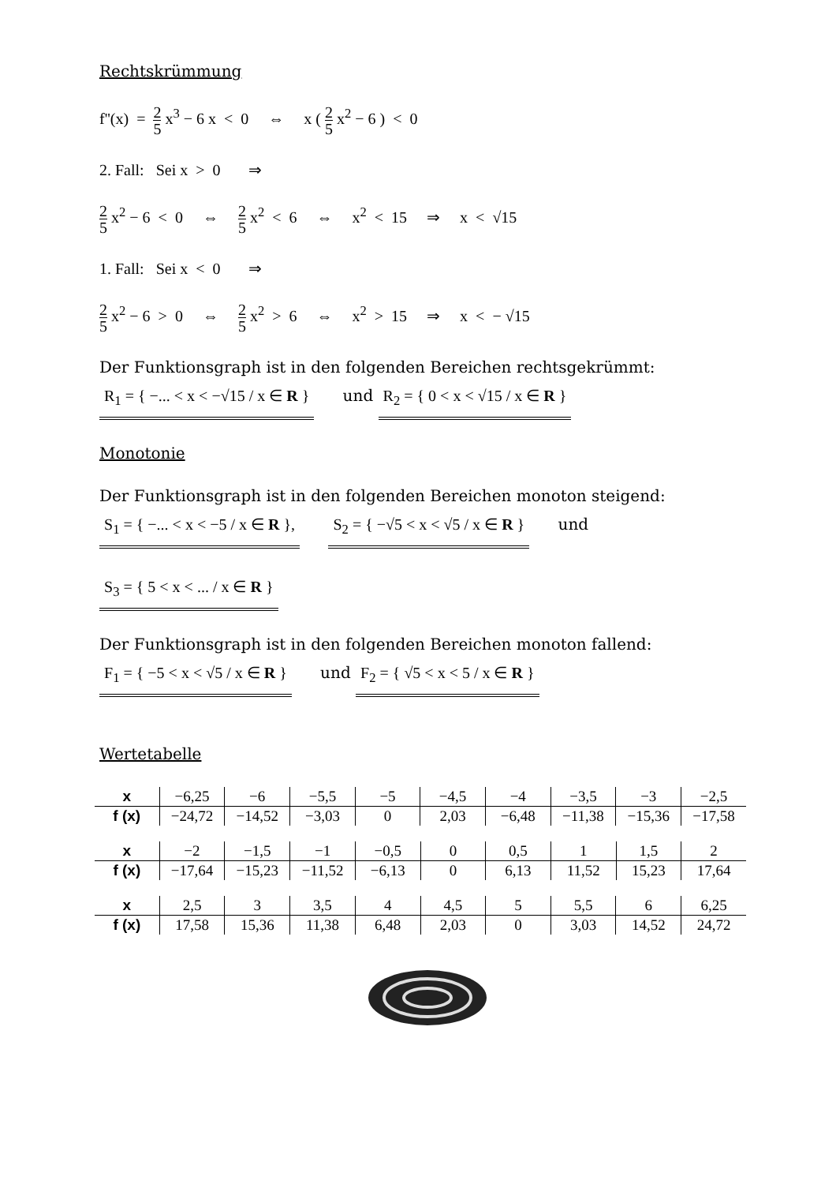Rechtskrümmung
f''(x) = 2 5 x<sup>3</sup> − 6 x < 0 ⇔ x ( 2 5 x<sup>2</sup> − 6 ) < 0
2. Fall: Sei x > 0 ⇒
2 5 x<sup>2</sup> − 6 < 0 ⇔ 2 5 x<sup>2</sup> < 6 ⇔ x<sup>2</sup> < 15 ⇒ x < √15
1. Fall: Sei x < 0 ⇒
2 5 x<sup>2</sup> − 6 > 0 ⇔ 2 5 x<sup>2</sup> > 6 ⇔ x<sup>2</sup> > 15 ⇒ x < − √15
Der Funktionsgraph ist in den folgenden Bereichen rechtsgekrümmt:
R<sub>1</sub> = { −... < x < −√15 / x ∈ R } und R<sub>2</sub> = { 0 < x < √15 / x ∈ R }
Monotonie
Der Funktionsgraph ist in den folgenden Bereichen monoton steigend:
S<sub>1</sub> = { −... < x < −5 / x ∈ R }, S<sub>2</sub> = { −√5 < x < √5 / x ∈ R } und
S<sub>3</sub> = { 5 < x < ... / x ∈ R }
Der Funktionsgraph ist in den folgenden Bereichen monoton fallend:
F<sub>1</sub> = { −5 < x < √5 / x ∈ R } und F<sub>2</sub> = { √5 < x < 5 / x ∈ R }
Wertetabelle
| x | −6,25 | −6 | −5,5 | −5 | −4,5 | −4 | −3,5 | −3 | −2,5 |
| f (x) | −24,72 | −14,52 | −3,03 | 0 | 2,03 | −6,48 | −11,38 | −15,36 | −17,58 |
| x | −2 | −1,5 | −1 | −0,5 | 0 | 0,5 | 1 | 1,5 | 2 |
| f (x) | −17,64 | −15,23 | −11,52 | −6,13 | 0 | 6,13 | 11,52 | 15,23 | 17,64 |
| x | 2,5 | 3 | 3,5 | 4 | 4,5 | 5 | 5,5 | 6 | 6,25 |
| f (x) | 17,58 | 15,36 | 11,38 | 6,48 | 2,03 | 0 | 3,03 | 14,52 | 24,72 |